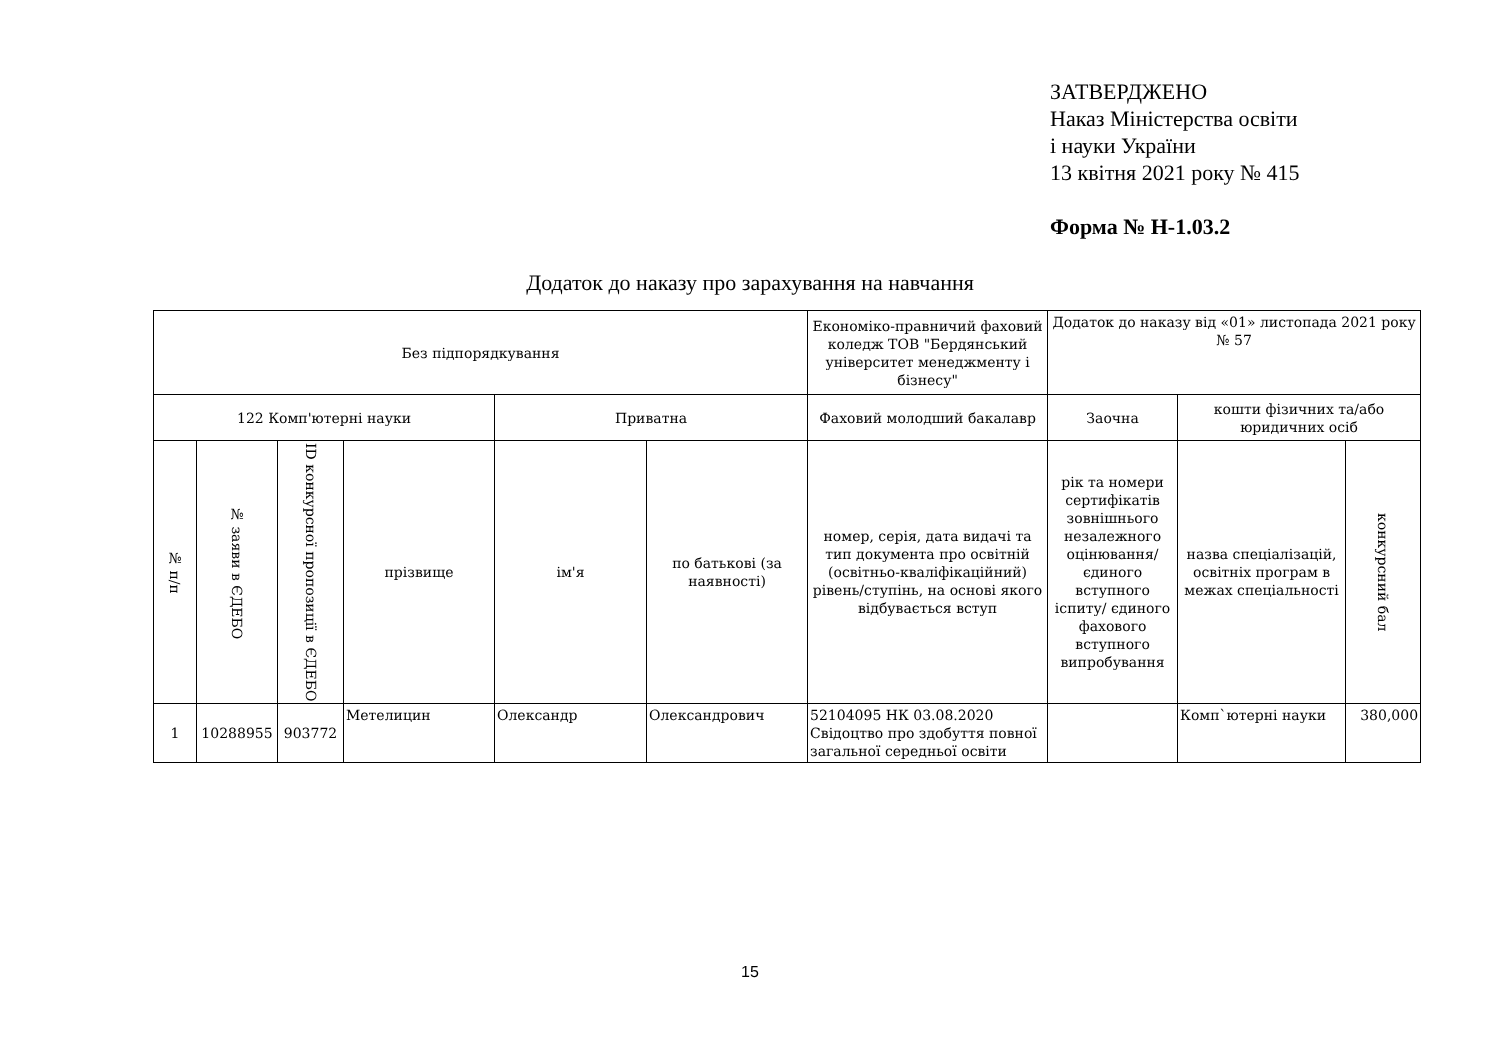ЗАТВЕРДЖЕНО
Наказ Міністерства освіти
і науки України
13 квітня 2021 року № 415
Форма № Н-1.03.2
Додаток до наказу про зарахування на навчання
| Без підпорядкування | | | | | | Економіко-правничий фаховий коледж ТОВ "Бердянський університет менеджменту і бізнесу" | Додаток до наказу від «01» листопада 2021 року № 57 | | |
| 122 Комп'ютерні науки | | | | Приватна | | Фаховий молодший бакалавр | Заочна | кошти фізичних та/або юридичних осіб | |
| № п/п | № заяви в ЄДЕБО | ID конкурсної пропозиції в ЄДЕБО | прізвище | ім'я | по батькові (за наявності) | номер, серія, дата видачі та тип документа про освітній (освітньо-кваліфікаційний) рівень/ступінь, на основі якого відбувається вступ | рік та номери сертифікатів зовнішнього незалежного оцінювання/ єдиного вступного іспиту/ єдиного фахового вступного випробування | назва спеціалізацій, освітніх програм в межах спеціальності | конкурсний бал |
| 1 | 10288955 | 903772 | Метелицин | Олександр | Олександрович | 52104095 НК 03.08.2020 Свідоцтво про здобуття повної загальної середньої освіти | | Комп`ютерні науки | 380,000 |
15